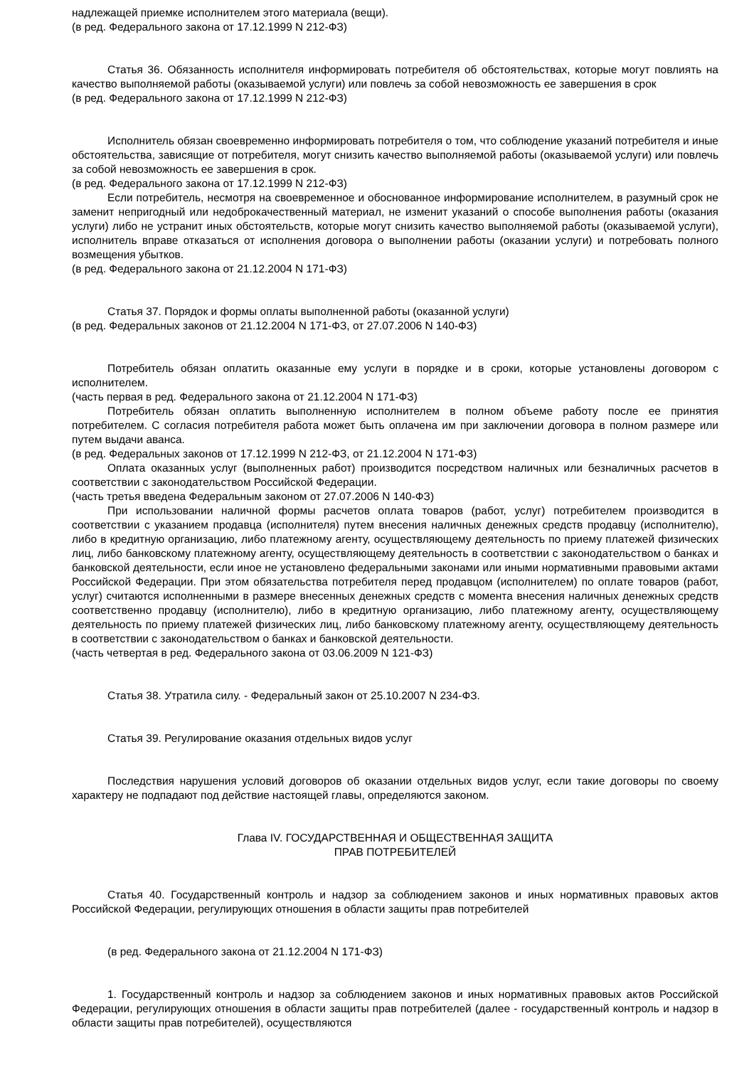надлежащей приемке исполнителем этого материала (вещи).
(в ред. Федерального закона от 17.12.1999 N 212-ФЗ)
Статья 36. Обязанность исполнителя информировать потребителя об обстоятельствах, которые могут повлиять на качество выполняемой работы (оказываемой услуги) или повлечь за собой невозможность ее завершения в срок
(в ред. Федерального закона от 17.12.1999 N 212-ФЗ)
Исполнитель обязан своевременно информировать потребителя о том, что соблюдение указаний потребителя и иные обстоятельства, зависящие от потребителя, могут снизить качество выполняемой работы (оказываемой услуги) или повлечь за собой невозможность ее завершения в срок.
(в ред. Федерального закона от 17.12.1999 N 212-ФЗ)
Если потребитель, несмотря на своевременное и обоснованное информирование исполнителем, в разумный срок не заменит непригодный или недоброкачественный материал, не изменит указаний о способе выполнения работы (оказания услуги) либо не устранит иных обстоятельств, которые могут снизить качество выполняемой работы (оказываемой услуги), исполнитель вправе отказаться от исполнения договора о выполнении работы (оказании услуги) и потребовать полного возмещения убытков.
(в ред. Федерального закона от 21.12.2004 N 171-ФЗ)
Статья 37. Порядок и формы оплаты выполненной работы (оказанной услуги)
(в ред. Федеральных законов от 21.12.2004 N 171-ФЗ, от 27.07.2006 N 140-ФЗ)
Потребитель обязан оплатить оказанные ему услуги в порядке и в сроки, которые установлены договором с исполнителем.
(часть первая в ред. Федерального закона от 21.12.2004 N 171-ФЗ)
Потребитель обязан оплатить выполненную исполнителем в полном объеме работу после ее принятия потребителем. С согласия потребителя работа может быть оплачена им при заключении договора в полном размере или путем выдачи аванса.
(в ред. Федеральных законов от 17.12.1999 N 212-ФЗ, от 21.12.2004 N 171-ФЗ)
Оплата оказанных услуг (выполненных работ) производится посредством наличных или безналичных расчетов в соответствии с законодательством Российской Федерации.
(часть третья введена Федеральным законом от 27.07.2006 N 140-ФЗ)
При использовании наличной формы расчетов оплата товаров (работ, услуг) потребителем производится в соответствии с указанием продавца (исполнителя) путем внесения наличных денежных средств продавцу (исполнителю), либо в кредитную организацию, либо платежному агенту, осуществляющему деятельность по приему платежей физических лиц, либо банковскому платежному агенту, осуществляющему деятельность в соответствии с законодательством о банках и банковской деятельности, если иное не установлено федеральными законами или иными нормативными правовыми актами Российской Федерации. При этом обязательства потребителя перед продавцом (исполнителем) по оплате товаров (работ, услуг) считаются исполненными в размере внесенных денежных средств с момента внесения наличных денежных средств соответственно продавцу (исполнителю), либо в кредитную организацию, либо платежному агенту, осуществляющему деятельность по приему платежей физических лиц, либо банковскому платежному агенту, осуществляющему деятельность в соответствии с законодательством о банках и банковской деятельности.
(часть четвертая в ред. Федерального закона от 03.06.2009 N 121-ФЗ)
Статья 38. Утратила силу. - Федеральный закон от 25.10.2007 N 234-ФЗ.
Статья 39. Регулирование оказания отдельных видов услуг
Последствия нарушения условий договоров об оказании отдельных видов услуг, если такие договоры по своему характеру не подпадают под действие настоящей главы, определяются законом.
Глава IV. ГОСУДАРСТВЕННАЯ И ОБЩЕСТВЕННАЯ ЗАЩИТА
ПРАВ ПОТРЕБИТЕЛЕЙ
Статья 40. Государственный контроль и надзор за соблюдением законов и иных нормативных правовых актов Российской Федерации, регулирующих отношения в области защиты прав потребителей
(в ред. Федерального закона от 21.12.2004 N 171-ФЗ)
1. Государственный контроль и надзор за соблюдением законов и иных нормативных правовых актов Российской Федерации, регулирующих отношения в области защиты прав потребителей (далее - государственный контроль и надзор в области защиты прав потребителей), осуществляются